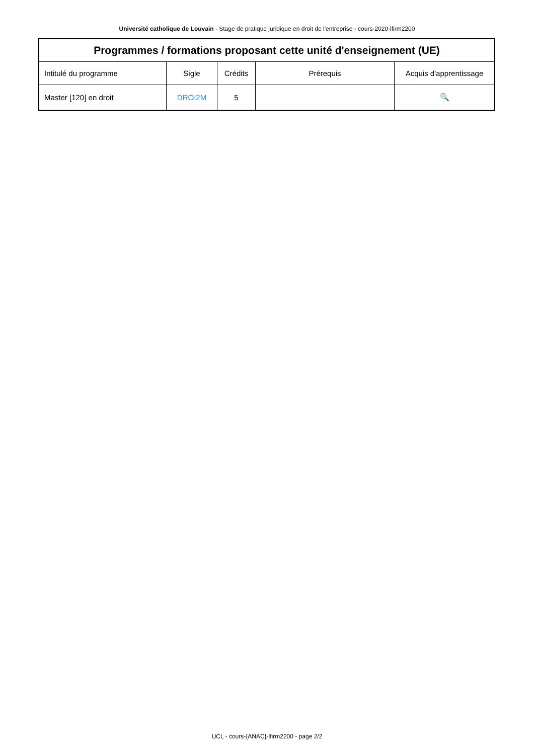Université catholique de Louvain - Stage de pratique juridique en droit de l'entreprise - cours-2020-lfirm2200
| Programmes / formations proposant cette unité d'enseignement (UE) | | | | |
| --- | --- | --- | --- | --- |
| Intitulé du programme | Sigle | Crédits | Prérequis | Acquis d'apprentissage |
| Master [120] en droit | DROI2M | 5 | | 🔍 |
UCL - cours-{ANAC}-lfirm2200 - page 2/2